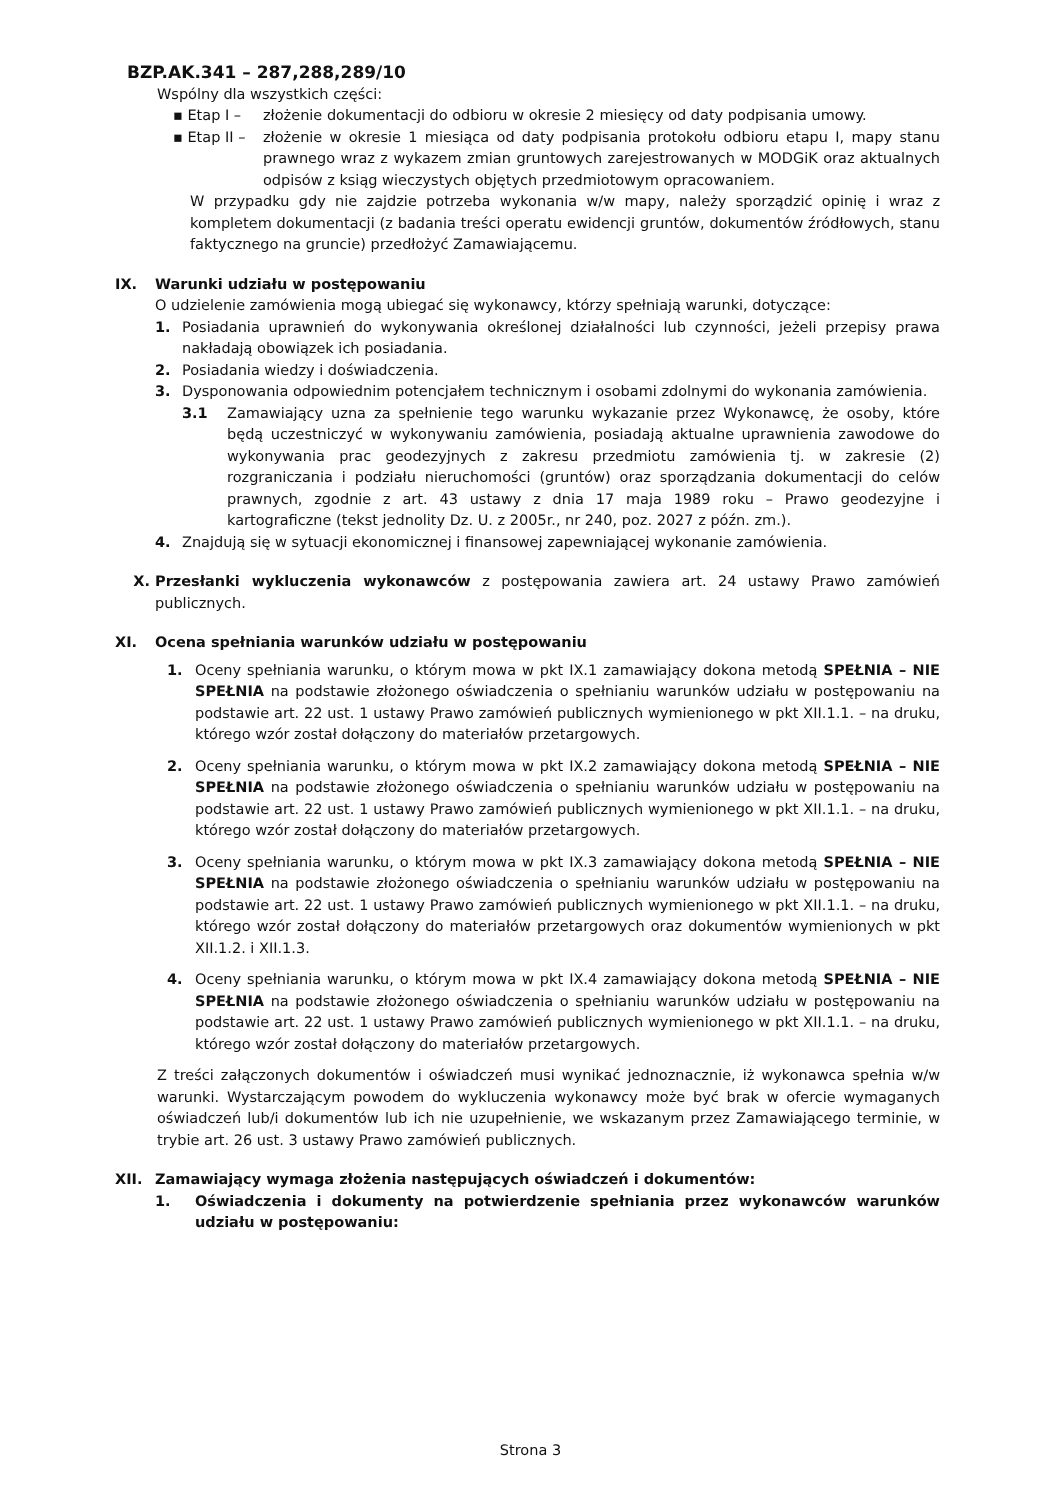BZP.AK.341 – 287,288,289/10
Wspólny dla wszystkich części:
▪ Etap I – złożenie dokumentacji do odbioru w okresie 2 miesięcy od daty podpisania umowy.
▪ Etap II –
złożenie w okresie 1 miesiąca od daty podpisania protokołu odbioru etapu I, mapy stanu prawnego wraz z wykazem zmian gruntowych zarejestrowanych w MODGiK oraz aktualnych odpisów z ksiąg wieczystych objętych przedmiotowym opracowaniem.
W przypadku gdy nie zajdzie potrzeba wykonania w/w mapy, należy sporządzić opinię i wraz z kompletem dokumentacji (z badania treści operatu ewidencji gruntów, dokumentów źródłowych, stanu faktycznego na gruncie) przedłożyć Zamawiającemu.
IX. Warunki udziału w postępowaniu
O udzielenie zamówienia mogą ubiegać się wykonawcy, którzy spełniają warunki, dotyczące:
1. Posiadania uprawnień do wykonywania określonej działalności lub czynności, jeżeli przepisy prawa nakładają obowiązek ich posiadania.
2. Posiadania wiedzy i doświadczenia.
3. Dysponowania odpowiednim potencjałem technicznym i osobami zdolnymi do wykonania zamówienia.
3.1 Zamawiający uzna za spełnienie tego warunku wykazanie przez Wykonawcę, że osoby, które będą uczestniczyć w wykonywaniu zamówienia, posiadają aktualne uprawnienia zawodowe do wykonywania prac geodezyjnych z zakresu przedmiotu zamówienia tj. w zakresie (2) rozgraniczania i podziału nieruchomości (gruntów) oraz sporządzania dokumentacji do celów prawnych, zgodnie z art. 43 ustawy z dnia 17 maja 1989 roku – Prawo geodezyjne i kartograficzne (tekst jednolity Dz. U. z 2005r., nr 240, poz. 2027 z późn. zm.).
4. Znajdują się w sytuacji ekonomicznej i finansowej zapewniającej wykonanie zamówienia.
X. Przesłanki wykluczenia wykonawców z postępowania zawiera art. 24 ustawy Prawo zamówień publicznych.
XI. Ocena spełniania warunków udziału w postępowaniu
1. Oceny spełniania warunku, o którym mowa w pkt IX.1 zamawiający dokona metodą SPEŁNIA – NIE SPEŁNIA na podstawie złożonego oświadczenia o spełnianiu warunków udziału w postępowaniu na podstawie art. 22 ust. 1 ustawy Prawo zamówień publicznych wymienionego w pkt XII.1.1. – na druku, którego wzór został dołączony do materiałów przetargowych.
2. Oceny spełniania warunku, o którym mowa w pkt IX.2 zamawiający dokona metodą SPEŁNIA – NIE SPEŁNIA na podstawie złożonego oświadczenia o spełnianiu warunków udziału w postępowaniu na podstawie art. 22 ust. 1 ustawy Prawo zamówień publicznych wymienionego w pkt XII.1.1. – na druku, którego wzór został dołączony do materiałów przetargowych.
3. Oceny spełniania warunku, o którym mowa w pkt IX.3 zamawiający dokona metodą SPEŁNIA – NIE SPEŁNIA na podstawie złożonego oświadczenia o spełnianiu warunków udziału w postępowaniu na podstawie art. 22 ust. 1 ustawy Prawo zamówień publicznych wymienionego w pkt XII.1.1. – na druku, którego wzór został dołączony do materiałów przetargowych oraz dokumentów wymienionych w pkt XII.1.2. i XII.1.3.
4. Oceny spełniania warunku, o którym mowa w pkt IX.4 zamawiający dokona metodą SPEŁNIA – NIE SPEŁNIA na podstawie złożonego oświadczenia o spełnianiu warunków udziału w postępowaniu na podstawie art. 22 ust. 1 ustawy Prawo zamówień publicznych wymienionego w pkt XII.1.1. – na druku, którego wzór został dołączony do materiałów przetargowych.
Z treści załączonych dokumentów i oświadczeń musi wynikać jednoznacznie, iż wykonawca spełnia w/w warunki. Wystarczającym powodem do wykluczenia wykonawcy może być brak w ofercie wymaganych oświadczeń lub/i dokumentów lub ich nie uzupełnienie, we wskazanym przez Zamawiającego terminie, w trybie art. 26 ust. 3 ustawy Prawo zamówień publicznych.
XII. Zamawiający wymaga złożenia następujących oświadczeń i dokumentów:
1. Oświadczenia i dokumenty na potwierdzenie spełniania przez wykonawców warunków udziału w postępowaniu:
Strona 3